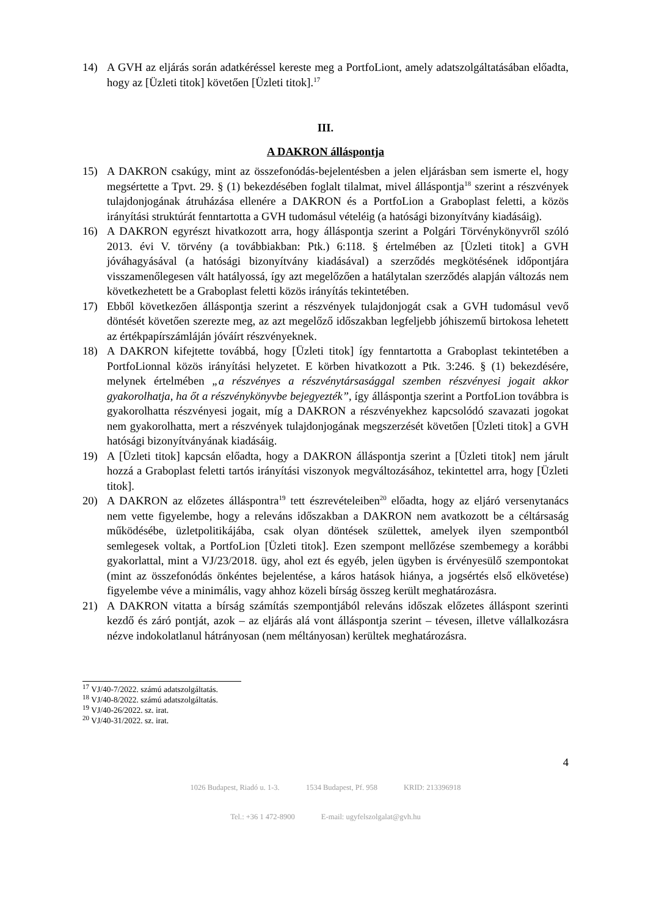14) A GVH az eljárás során adatkéréssel kereste meg a PortfoLiont, amely adatszolgáltatásában előadta, hogy az [Üzleti titok] követően [Üzleti titok].<sup>17</sup>
III.
A DAKRON álláspontja
15) A DAKRON csakúgy, mint az összefonódás-bejelentésben a jelen eljárásban sem ismerte el, hogy megsértette a Tpvt. 29. § (1) bekezdésében foglalt tilalmat, mivel álláspontja<sup>18</sup> szerint a részvények tulajdonjogának átruházása ellenére a DAKRON és a PortfoLion a Graboplast feletti, a közös irányítási struktúrát fenntartotta a GVH tudomásul vételéig (a hatósági bizonyítvány kiadásáig).
16) A DAKRON egyrészt hivatkozott arra, hogy álláspontja szerint a Polgári Törvénykönyvről szóló 2013. évi V. törvény (a továbbiakban: Ptk.) 6:118. § értelmében az [Üzleti titok] a GVH jóváhagyásával (a hatósági bizonyítvány kiadásával) a szerződés megkötésének időpontjára visszamenőlegesen vált hatályossá, így azt megelőzően a hatálytalan szerződés alapján változás nem következhetett be a Graboplast feletti közös irányítás tekintetében.
17) Ebből következően álláspontja szerint a részvények tulajdonjogát csak a GVH tudomásul vevő döntését követően szerezte meg, az azt megelőző időszakban legfeljebb jóhiszemű birtokosa lehetett az értékpapírszámláján jóváírt részvényeknek.
18) A DAKRON kifejtette továbbá, hogy [Üzleti titok] így fenntartotta a Graboplast tekintetében a PortfoLionnal közös irányítási helyzetet. E körben hivatkozott a Ptk. 3:246. § (1) bekezdésére, melynek értelmében „a részvényes a részvénytársasággal szemben részvényesi jogait akkor gyakorolhatja, ha őt a részvénykönyvbe bejegyezték”, így álláspontja szerint a PortfoLion továbbra is gyakorolhatta részvényesi jogait, míg a DAKRON a részvényekhez kapcsolódó szavazati jogokat nem gyakorolhatta, mert a részvények tulajdonjogának megszerzését követően [Üzleti titok] a GVH hatósági bizonyítványának kiadásáig.
19) A [Üzleti titok] kapcsán előadta, hogy a DAKRON álláspontja szerint a [Üzleti titok] nem járult hozzá a Graboplast feletti tartós irányítási viszonyok megváltozásához, tekintettel arra, hogy [Üzleti titok].
20) A DAKRON az előzetes álláspontra<sup>19</sup> tett észrevételeiben<sup>20</sup> előadta, hogy az eljáró versenytanács nem vette figyelembe, hogy a releváns időszakban a DAKRON nem avatkozott be a céltársaság működésébe, üzletpolitikájába, csak olyan döntések születtek, amelyek ilyen szempontból semlegesek voltak, a PortfoLion [Üzleti titok]. Ezen szempont mellőzése szembemegy a korábbi gyakorlattal, mint a VJ/23/2018. ügy, ahol ezt és egyéb, jelen ügyben is érvényesülő szempontokat (mint az összefonódás önkéntes bejelentése, a káros hatások hiánya, a jogsértés első elkövetése) figyelembe véve a minimális, vagy ahhoz közeli bírság összeg került meghatározásra.
21) A DAKRON vitatta a bírság számítás szempontjából releváns időszak előzetes álláspont szerinti kezdő és záró pontját, azok – az eljárás alá vont álláspontja szerint – tévesen, illetve vállalkozásra nézve indokolatlanul hátrányosan (nem méltányosan) kerültek meghatározásra.
<sup>17</sup> VJ/40-7/2022. számú adatszolgáltatás.
<sup>18</sup> VJ/40-8/2022. számú adatszolgáltatás.
<sup>19</sup> VJ/40-26/2022. sz. irat.
<sup>20</sup> VJ/40-31/2022. sz. irat.
4
1026 Budapest, Riadó u. 1-3. 1534 Budapest, Pf. 958 KRID: 213396918
Tel.: +36 1 472-8900 E-mail: ugyfelszolgalat@gvh.hu